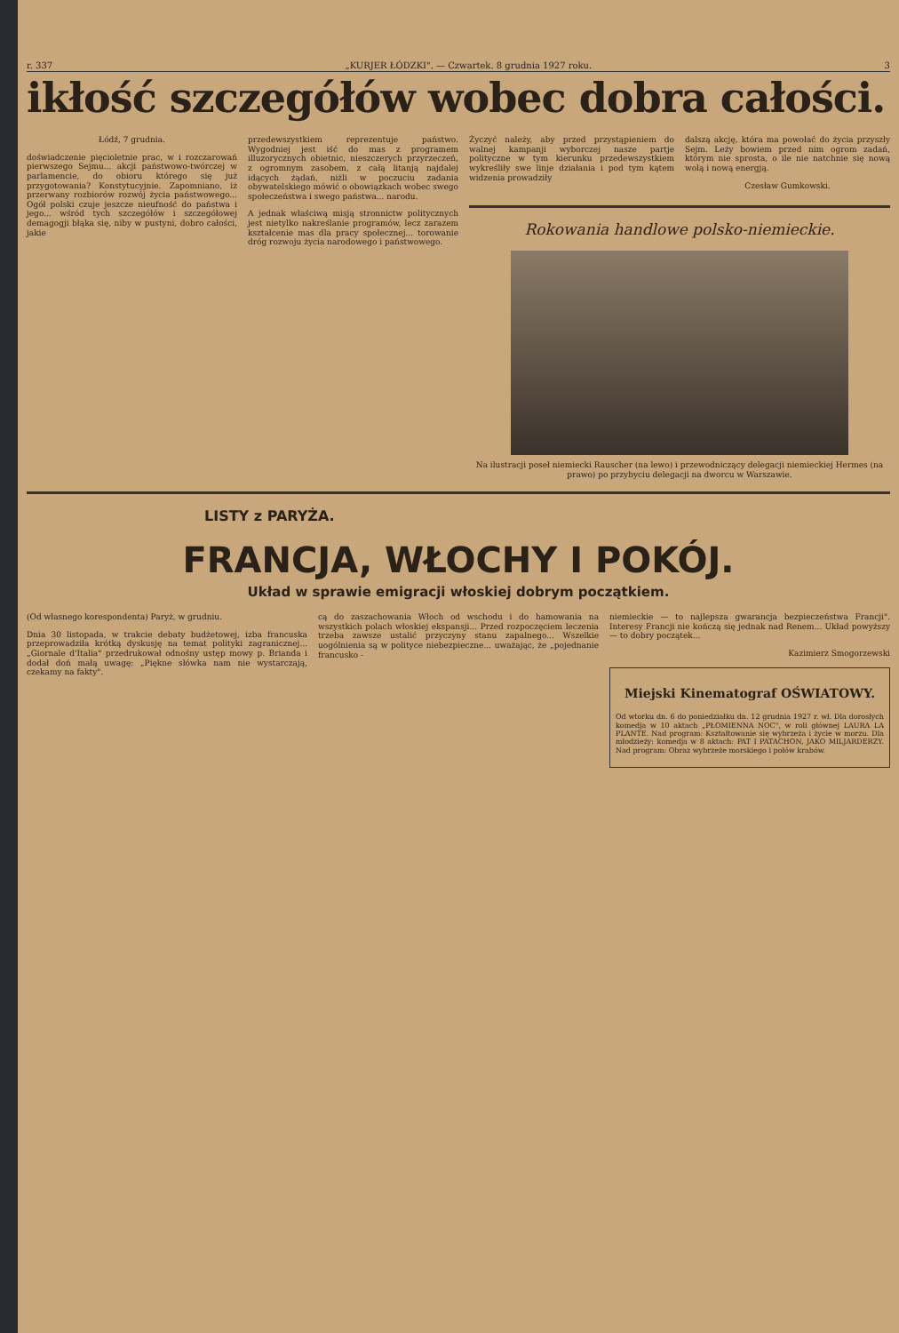r. 337 „KURJER ŁÓDZKI". — Czwartek. 8 grudnia 1927 roku. 3
ikłość szczegółów wobec dobra całości.
Łódź, 7 grudnia.
doświadczenie pięcioletnie prac, w i rozczarowań pierwszego Sejmu... akcji państwowo-twórczej w parlamencie, do obioru którego się już przygotowania? Konstytucyjnie. Zapomniano, iż przerwany rozbiorów rozwój życia państwowego... Ogół polski czuje jeszcze nieufność do państwa i jego... wśród tych szczegółów i szczegółowej demagogji błąka się, niby w pustyni, dobro całości, jakie
przedewszystkiem reprezentuje państwo. Wygodniej jest iść do mas z programem illuzorycznych obietnic, nieszczerych przyrzeczeń, z ogromnym zasobem, z całą litanją najdalej idących żądań, niżli w poczuciu zadania obywatelskiego mówić o obowiązkach wobec swego społeczeństwa i swego państwa... narodu.
A jednak właściwą misją stronnictw politycznych jest nietylko nakreślanie programów, lecz zarazem kształcenie mas dla pracy społecznej... torowanie dróg rozwoju życia narodowego i państwowego.
Życzyć należy, aby przed przystąpieniem do walnej kampanji wyborczej nasze partje polityczne w tym kierunku przedewszystkiem wykreśliły swe linje działania i pod tym kątem widzenia prowadziły
dalszą akcję, która ma powołać do życia przyszły Sejm. Leży bowiem przed nim ogrom zadań, którym nie sprosta, o ile nie natchnie się nową wolą i nową energją.
Czesław Gumkowski.
Rokowania handlowe polsko-niemieckie.
Na ilustracji poseł niemiecki Rauscher (na lewo) i przewodniczący delegacji niemieckiej Hermes (na prawo) po przybyciu delegacji na dworcu w Warszawie.
LISTY z PARYŻA.
FRANCJA, WŁOCHY I POKÓJ.
Układ w sprawie emigracji włoskiej dobrym początkiem.
(Od własnego korespondenta) Paryż, w grudniu.
Dnia 30 listopada, w trakcie debaty budżetowej, izba francuska przeprowadziła krótką dyskusję na temat polityki zagranicznej... „Giornale d'Italia" przedrukował odnośny ustęp mowy p. Brianda i dodał doń małą uwagę: „Piękne słówka nam nie wystarczają, czekamy na fakty".
cą do zaszachowania Włoch od wschodu i do hamowania na wszystkich polach włoskiej ekspansji... Przed rozpoczęciem leczenia trzeba zawsze ustalić przyczyny stanu zapalnego... Wszelkie uogólnienia są w polityce niebezpieczne... uważając, że „pojednanie francusko -
niemieckie — to najlepsza gwarancja bezpieczeństwa Francji". Interesy Francji nie kończą się jednak nad Renem... Układ powyższy — to dobry początek...
Kazimierz Smogorzewski
Miejski Kinematograf OŚWIATOWY.
Od wtorku dn. 6 do poniedziałku dn. 12 grudnia 1927 r. wł. Dla dorosłych komedja w 10 aktach „PŁOMIENNA NOC", w roli głównej LAURA LA PLANTE. Nad program: Kształtowanie się wybrzeża i życie w morzu. Dla młodzieży: komedja w 8 aktach: PAT I PATACHON, JAKO MILJARDERZY. Nad program: Obraz wybrzeże morskiego i połów krabów.